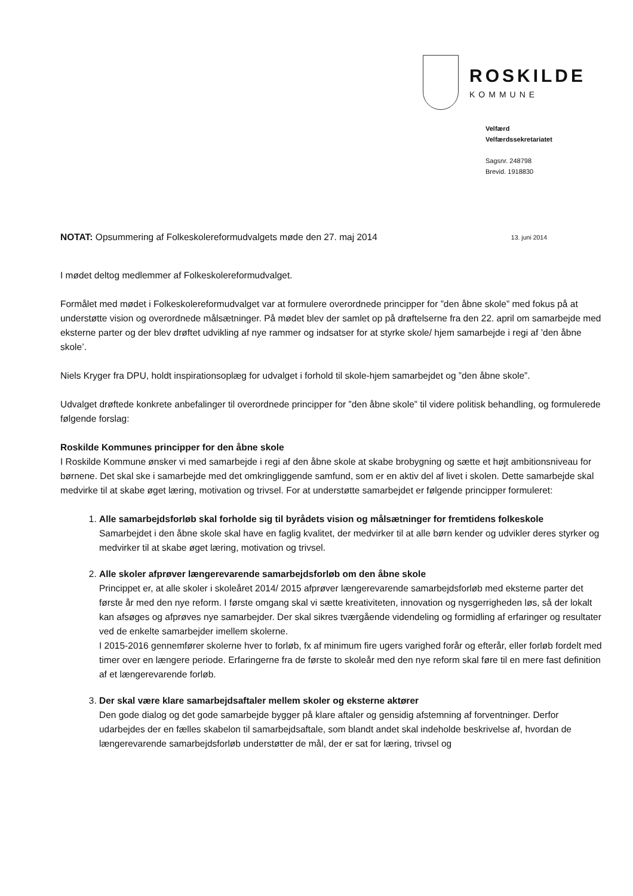ROSKILDE
KOMMUNE
Velfærd
Velfærdssekretariatet
Sagsnr. 248798
Brevid. 1918830
13. juni 2014 NOTAT: Opsummering af Folkeskolereformudvalgets møde den 27. maj 2014
I mødet deltog medlemmer af Folkeskolereformudvalget.
Formålet med mødet i Folkeskolereformudvalget var at formulere overordnede principper for ”den åbne skole” med fokus på at understøtte vision og overordnede målsætninger. På mødet blev der samlet op på drøftelserne fra den 22. april om samarbejde med eksterne parter og der blev drøftet udvikling af nye rammer og indsatser for at styrke skole/ hjem samarbejde i regi af ’den åbne skole’.
Niels Kryger fra DPU, holdt inspirationsoplæg for udvalget i forhold til skole-hjem samarbejdet og ”den åbne skole”.
Udvalget drøftede konkrete anbefalinger til overordnede principper for ”den åbne skole” til videre politisk behandling, og formulerede følgende forslag:
Roskilde Kommunes principper for den åbne skole
I Roskilde Kommune ønsker vi med samarbejde i regi af den åbne skole at skabe brobygning og sætte et højt ambitionsniveau for børnene. Det skal ske i samarbejde med det omkringliggende samfund, som er en aktiv del af livet i skolen. Dette samarbejde skal medvirke til at skabe øget læring, motivation og trivsel. For at understøtte samarbejdet er følgende principper formuleret:
1.
Alle samarbejdsforløb skal forholde sig til byrådets vision og målsætninger for fremtidens folkeskole
Samarbejdet i den åbne skole skal have en faglig kvalitet, der medvirker til at alle børn kender og udvikler deres styrker og medvirker til at skabe øget læring, motivation og trivsel.
2.
Alle skoler afprøver længerevarende samarbejdsforløb om den åbne skole
Princippet er, at alle skoler i skoleåret 2014/ 2015 afprøver længerevarende samarbejdsforløb med eksterne parter det første år med den nye reform. I første omgang skal vi sætte kreativiteten, innovation og nysgerrigheden løs, så der lokalt kan afsøges og afprøves nye samarbejder. Der skal sikres tværgående videndeling og formidling af erfaringer og resultater ved de enkelte samarbejder imellem skolerne.
I 2015-2016 gennemfører skolerne hver to forløb, fx af minimum fire ugers varighed forår og efterår, eller forløb fordelt med timer over en længere periode. Erfaringerne fra de første to skoleår med den nye reform skal føre til en mere fast definition af et længerevarende forløb.
3.
Der skal være klare samarbejdsaftaler mellem skoler og eksterne aktører
Den gode dialog og det gode samarbejde bygger på klare aftaler og gensidig afstemning af forventninger. Derfor udarbejdes der en fælles skabelon til samarbejdsaftale, som blandt andet skal indeholde beskrivelse af, hvordan de længerevarende samarbejdsforløb understøtter de mål, der er sat for læring, trivsel og